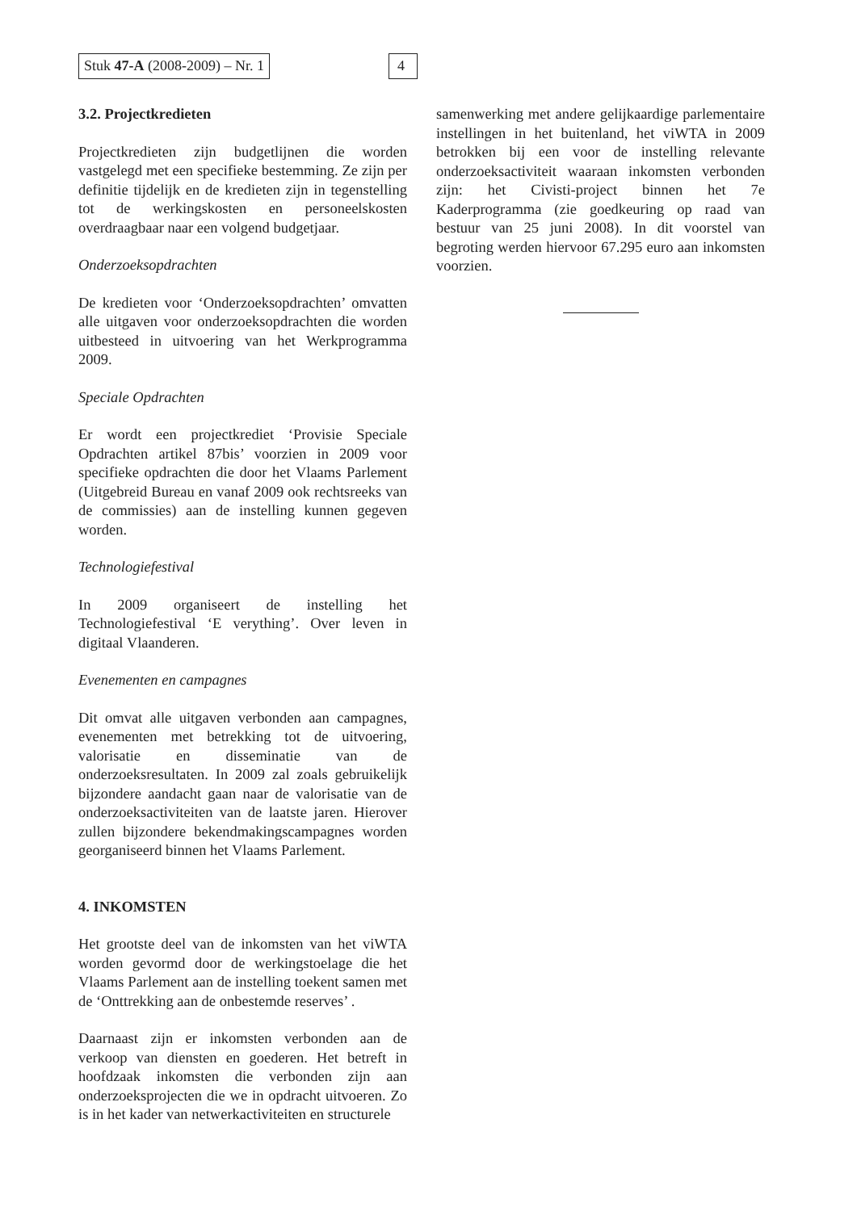Stuk 47-A (2008-2009) – Nr. 1 4
3.2. Projectkredieten
Projectkredieten zijn budgetlijnen die worden vastgelegd met een specifieke bestemming. Ze zijn per definitie tijdelijk en de kredieten zijn in tegenstelling tot de werkingskosten en personeelskosten overdraagbaar naar een volgend budgetjaar.
Onderzoeksopdrachten
De kredieten voor ‘Onderzoeksopdrachten’ omvatten alle uitgaven voor onderzoeksopdrachten die worden uitbesteed in uitvoering van het Werkprogramma 2009.
Speciale Opdrachten
Er wordt een projectkrediet ‘Provisie Speciale Opdrachten artikel 87bis’ voorzien in 2009 voor specifieke opdrachten die door het Vlaams Parlement (Uitgebreid Bureau en vanaf 2009 ook rechtsreeks van de commissies) aan de instelling kunnen gegeven worden.
Technologiefestival
In 2009 organiseert de instelling het Technologiefestival ‘E verything’. Over leven in digitaal Vlaanderen.
Evenementen en campagnes
Dit omvat alle uitgaven verbonden aan campagnes, evenementen met betrekking tot de uitvoering, valorisatie en disseminatie van de onderzoeksresultaten. In 2009 zal zoals gebruikelijk bijzondere aandacht gaan naar de valorisatie van de onderzoeksactiviteiten van de laatste jaren. Hierover zullen bijzondere bekendmakingscampagnes worden georganiseerd binnen het Vlaams Parlement.
4. INKOMSTEN
Het grootste deel van de inkomsten van het viWTA worden gevormd door de werkingstoelage die het Vlaams Parlement aan de instelling toekent samen met de ‘Onttrekking aan de onbestemde reserves’ .
Daarnaast zijn er inkomsten verbonden aan de verkoop van diensten en goederen. Het betreft in hoofdzaak inkomsten die verbonden zijn aan onderzoeksprojecten die we in opdracht uitvoeren. Zo is in het kader van netwerkactiviteiten en structurele
samenwerking met andere gelijkaardige parlementaire instellingen in het buitenland, het viWTA in 2009 betrokken bij een voor de instelling relevante onderzoeksactiviteit waaraan inkomsten verbonden zijn: het Civisti-project binnen het 7e Kaderprogramma (zie goedkeuring op raad van bestuur van 25 juni 2008). In dit voorstel van begroting werden hiervoor 67.295 euro aan inkomsten voorzien.